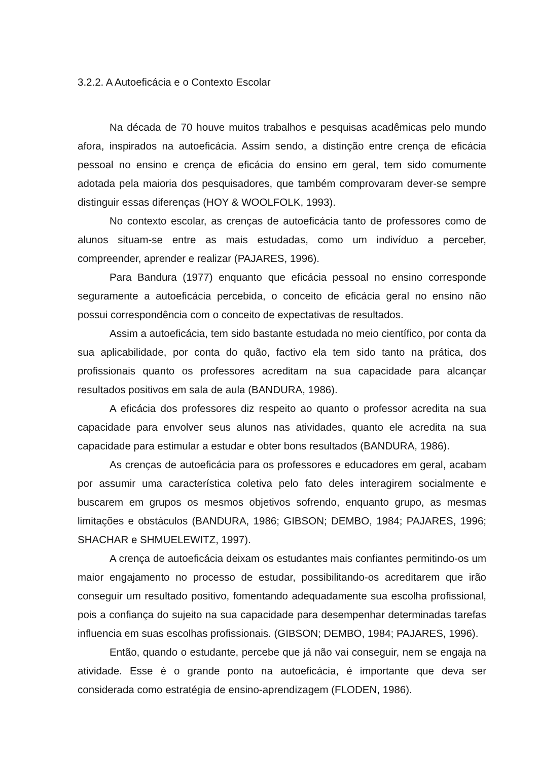3.2.2. A Autoeficácia e o Contexto Escolar
Na década de 70 houve muitos trabalhos e pesquisas acadêmicas pelo mundo afora, inspirados na autoeficácia. Assim sendo, a distinção entre crença de eficácia pessoal no ensino e crença de eficácia do ensino em geral, tem sido comumente adotada pela maioria dos pesquisadores, que também comprovaram dever-se sempre distinguir essas diferenças (HOY & WOOLFOLK, 1993).
No contexto escolar, as crenças de autoeficácia tanto de professores como de alunos situam-se entre as mais estudadas, como um indivíduo a perceber, compreender, aprender e realizar (PAJARES, 1996).
Para Bandura (1977) enquanto que eficácia pessoal no ensino corresponde seguramente a autoeficácia percebida, o conceito de eficácia geral no ensino não possui correspondência com o conceito de expectativas de resultados.
Assim a autoeficácia, tem sido bastante estudada no meio científico, por conta da sua aplicabilidade, por conta do quão, factivo ela tem sido tanto na prática, dos profissionais quanto os professores acreditam na sua capacidade para alcançar resultados positivos em sala de aula (BANDURA, 1986).
A eficácia dos professores diz respeito ao quanto o professor acredita na sua capacidade para envolver seus alunos nas atividades, quanto ele acredita na sua capacidade para estimular a estudar e obter bons resultados (BANDURA, 1986).
As crenças de autoeficácia para os professores e educadores em geral, acabam por assumir uma característica coletiva pelo fato deles interagirem socialmente e buscarem em grupos os mesmos objetivos sofrendo, enquanto grupo, as mesmas limitações e obstáculos (BANDURA, 1986; GIBSON; DEMBO, 1984; PAJARES, 1996; SHACHAR e SHMUELEWITZ, 1997).
A crença de autoeficácia deixam os estudantes mais confiantes permitindo-os um maior engajamento no processo de estudar, possibilitando-os acreditarem que irão conseguir um resultado positivo, fomentando adequadamente sua escolha profissional, pois a confiança do sujeito na sua capacidade para desempenhar determinadas tarefas influencia em suas escolhas profissionais. (GIBSON; DEMBO, 1984; PAJARES, 1996).
Então, quando o estudante, percebe que já não vai conseguir, nem se engaja na atividade. Esse é o grande ponto na autoeficácia, é importante que deva ser considerada como estratégia de ensino-aprendizagem (FLODEN, 1986).